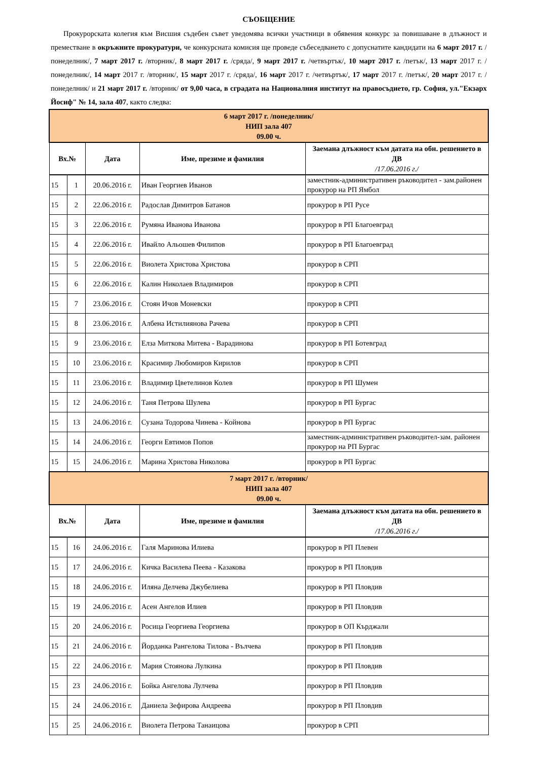СЪОБЩЕНИЕ
Прокурорската колегия към Висшия съдебен съвет уведомява всички участници в обявения конкурс за повишаване в длъжност и преместване в окръжните прокуратури, че конкурсната комисия ще проведе събеседването с допуснатите кандидати на 6 март 2017 г. /понеделник/, 7 март 2017 г. /вторник/, 8 март 2017 г. /сряда/, 9 март 2017 г. /четвъртък/, 10 март 2017 г. /петък/, 13 март 2017 г. /понеделник/, 14 март 2017 г. /вторник/, 15 март 2017 г. /сряда/, 16 март 2017 г. /четвъртък/, 17 март 2017 г. /петък/, 20 март 2017 г. /понеделник/ и 21 март 2017 г. /вторник/ от 9,00 часа, в сградата на Националния институт на правосъдието, гр. София, ул."Екзарх Йосиф" № 14, зала 407, както следва:
| 6 март 2017 г. /понеделник/ НИП зала 407 09.00 ч. | | | | |
| Вх.№ | | Дата | Име, презиме и фамилия | Заемана длъжност към датата на обн. решението в ДВ /17.06.2016 г./ |
| 15 | 1 | 20.06.2016 г. | Иван Георгиев Иванов | заместник-административен ръководител - зам.районен прокурор на РП Ямбол |
| 15 | 2 | 22.06.2016 г. | Радослав Димитров Батанов | прокурор в РП Русе |
| 15 | 3 | 22.06.2016 г. | Румяна Иванова Иванова | прокурор в РП Благоевград |
| 15 | 4 | 22.06.2016 г. | Ивайло Альошев Филипов | прокурор в РП Благоевград |
| 15 | 5 | 22.06.2016 г. | Виолета Христова Христова | прокурор в СРП |
| 15 | 6 | 22.06.2016 г. | Калин Николаев Владимиров | прокурор в СРП |
| 15 | 7 | 23.06.2016 г. | Стоян Ичов Моневски | прокурор в СРП |
| 15 | 8 | 23.06.2016 г. | Албена Истилиянова Рачева | прокурор в СРП |
| 15 | 9 | 23.06.2016 г. | Елза Миткова Митева - Варадинова | прокурор в РП Ботевград |
| 15 | 10 | 23.06.2016 г. | Красимир Любомиров Кирилов | прокурор в СРП |
| 15 | 11 | 23.06.2016 г. | Владимир Цветелинов Колев | прокурор в РП Шумен |
| 15 | 12 | 24.06.2016 г. | Таня Петрова Шулева | прокурор в РП Бургас |
| 15 | 13 | 24.06.2016 г. | Сузана Тодорова Чинева - Койнова | прокурор в РП Бургас |
| 15 | 14 | 24.06.2016 г. | Георги Евтимов Попов | заместник-административен ръководител-зам. районен прокурор на РП Бургас |
| 15 | 15 | 24.06.2016 г. | Марина Христова Николова | прокурор в РП Бургас |
| 7 март 2017 г. /вторник/ НИП зала 407 09.00 ч. | | | | |
| Вх.№ | | Дата | Име, презиме и фамилия | Заемана длъжност към датата на обн. решението в ДВ /17.06.2016 г./ |
| 15 | 16 | 24.06.2016 г. | Галя Маринова Илиева | прокурор в РП Плевен |
| 15 | 17 | 24.06.2016 г. | Кичка Василева Пеева - Казакова | прокурор в РП Пловдив |
| 15 | 18 | 24.06.2016 г. | Иляна Делчева Джубелиева | прокурор в РП Пловдив |
| 15 | 19 | 24.06.2016 г. | Асен Ангелов Илиев | прокурор в РП Пловдив |
| 15 | 20 | 24.06.2016 г. | Росица Георгиева Георгиева | прокурор в ОП Кърджали |
| 15 | 21 | 24.06.2016 г. | Йорданка Рангелова Тилова - Вълчева | прокурор в РП Пловдив |
| 15 | 22 | 24.06.2016 г. | Мария Стоянова Лулкина | прокурор в РП Пловдив |
| 15 | 23 | 24.06.2016 г. | Бойка Ангелова Лулчева | прокурор в РП Пловдив |
| 15 | 24 | 24.06.2016 г. | Даниела Зефирова Андреева | прокурор в РП Пловдив |
| 15 | 25 | 24.06.2016 г. | Виолета Петрова Танаицова | прокурор в СРП |